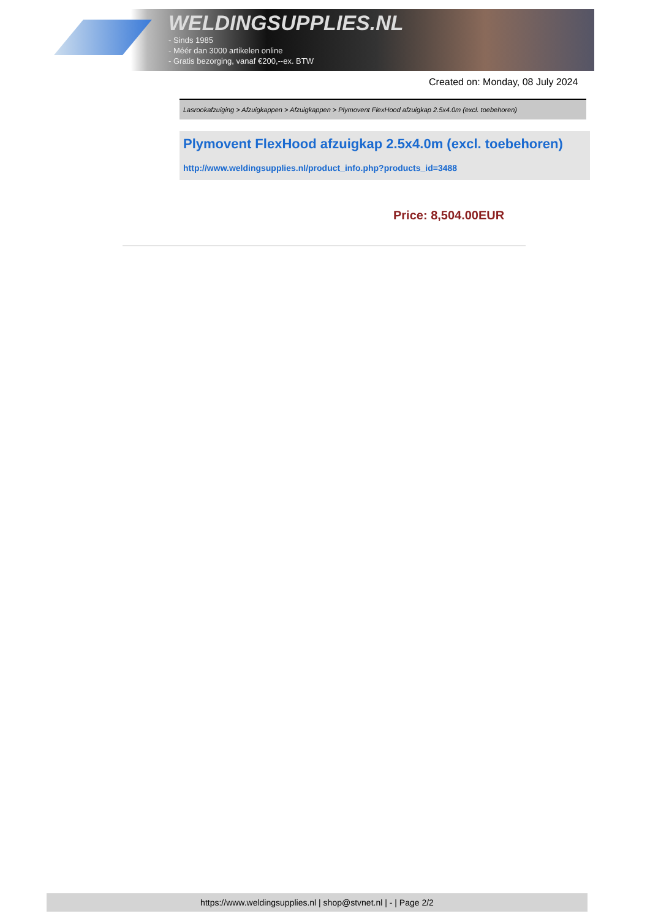WELDINGSUPPLIES.NL
- Sinds 1985
- Méér dan 3000 artikelen online
- Gratis bezorging, vanaf €200,--ex. BTW
Created on: Monday, 08 July 2024
Lasrookafzuiging > Afzuigkappen > Afzuigkappen > Plymovent FlexHood afzuigkap 2.5x4.0m (excl. toebehoren)
Plymovent FlexHood afzuigkap 2.5x4.0m (excl. toebehoren)
http://www.weldingsupplies.nl/product_info.php?products_id=3488
Price: 8,504.00EUR
https://www.weldingsupplies.nl | shop@stvnet.nl | - | Page 2/2